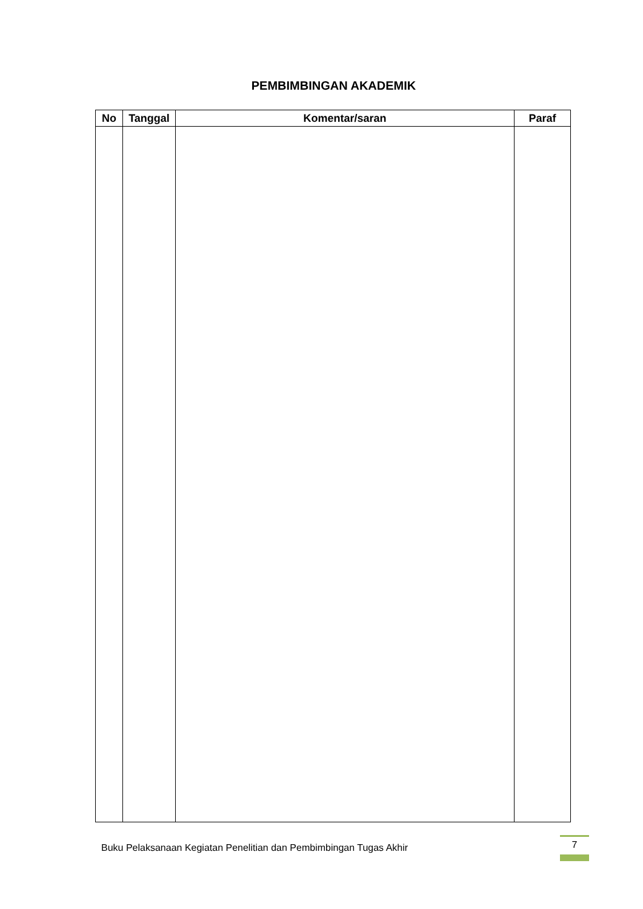PEMBIMBINGAN AKADEMIK
| No | Tanggal | Komentar/saran | Paraf |
| --- | --- | --- | --- |
Buku Pelaksanaan Kegiatan Penelitian dan Pembimbingan Tugas Akhir
7